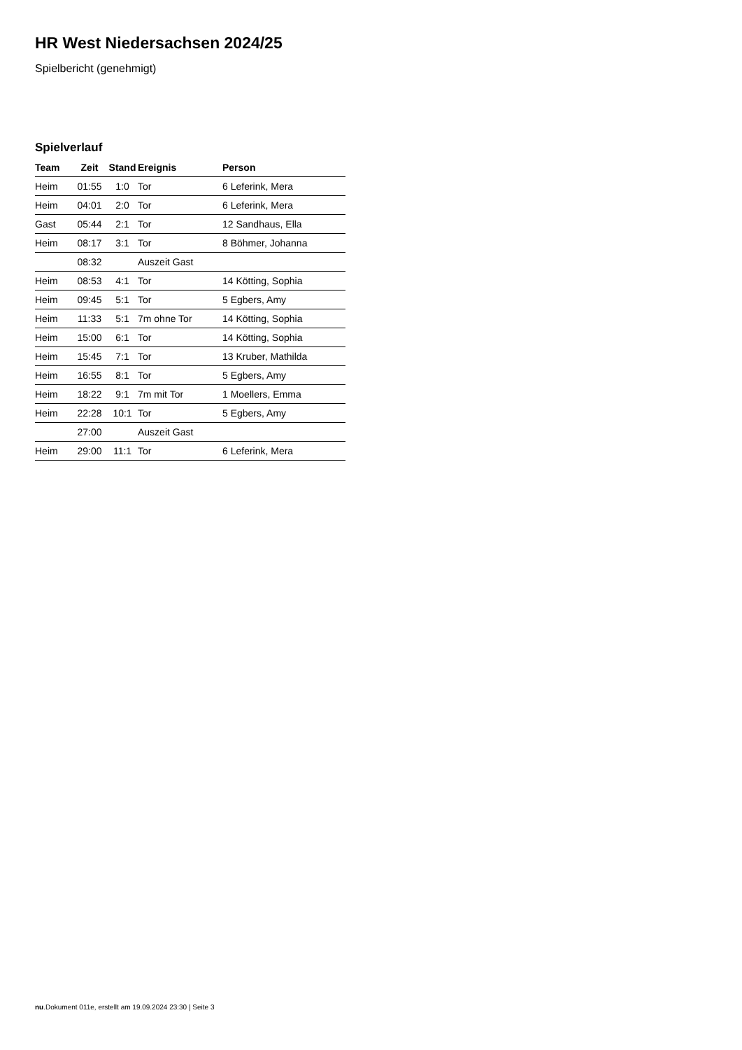HR West Niedersachsen 2024/25
Spielbericht (genehmigt)
Spielverlauf
| Team | Zeit | Stand | Ereignis | Person |
| --- | --- | --- | --- | --- |
| Heim | 01:55 | 1:0 | Tor | 6 Leferink, Mera |
| Heim | 04:01 | 2:0 | Tor | 6 Leferink, Mera |
| Gast | 05:44 | 2:1 | Tor | 12 Sandhaus, Ella |
| Heim | 08:17 | 3:1 | Tor | 8 Böhmer, Johanna |
| | 08:32 | | Auszeit Gast | |
| Heim | 08:53 | 4:1 | Tor | 14 Kötting, Sophia |
| Heim | 09:45 | 5:1 | Tor | 5 Egbers, Amy |
| Heim | 11:33 | 5:1 | 7m ohne Tor | 14 Kötting, Sophia |
| Heim | 15:00 | 6:1 | Tor | 14 Kötting, Sophia |
| Heim | 15:45 | 7:1 | Tor | 13 Kruber, Mathilda |
| Heim | 16:55 | 8:1 | Tor | 5 Egbers, Amy |
| Heim | 18:22 | 9:1 | 7m mit Tor | 1 Moellers, Emma |
| Heim | 22:28 | 10:1 | Tor | 5 Egbers, Amy |
| | 27:00 | | Auszeit Gast | |
| Heim | 29:00 | 11:1 | Tor | 6 Leferink, Mera |
nu.Dokument 011e, erstellt am 19.09.2024 23:30 | Seite 3